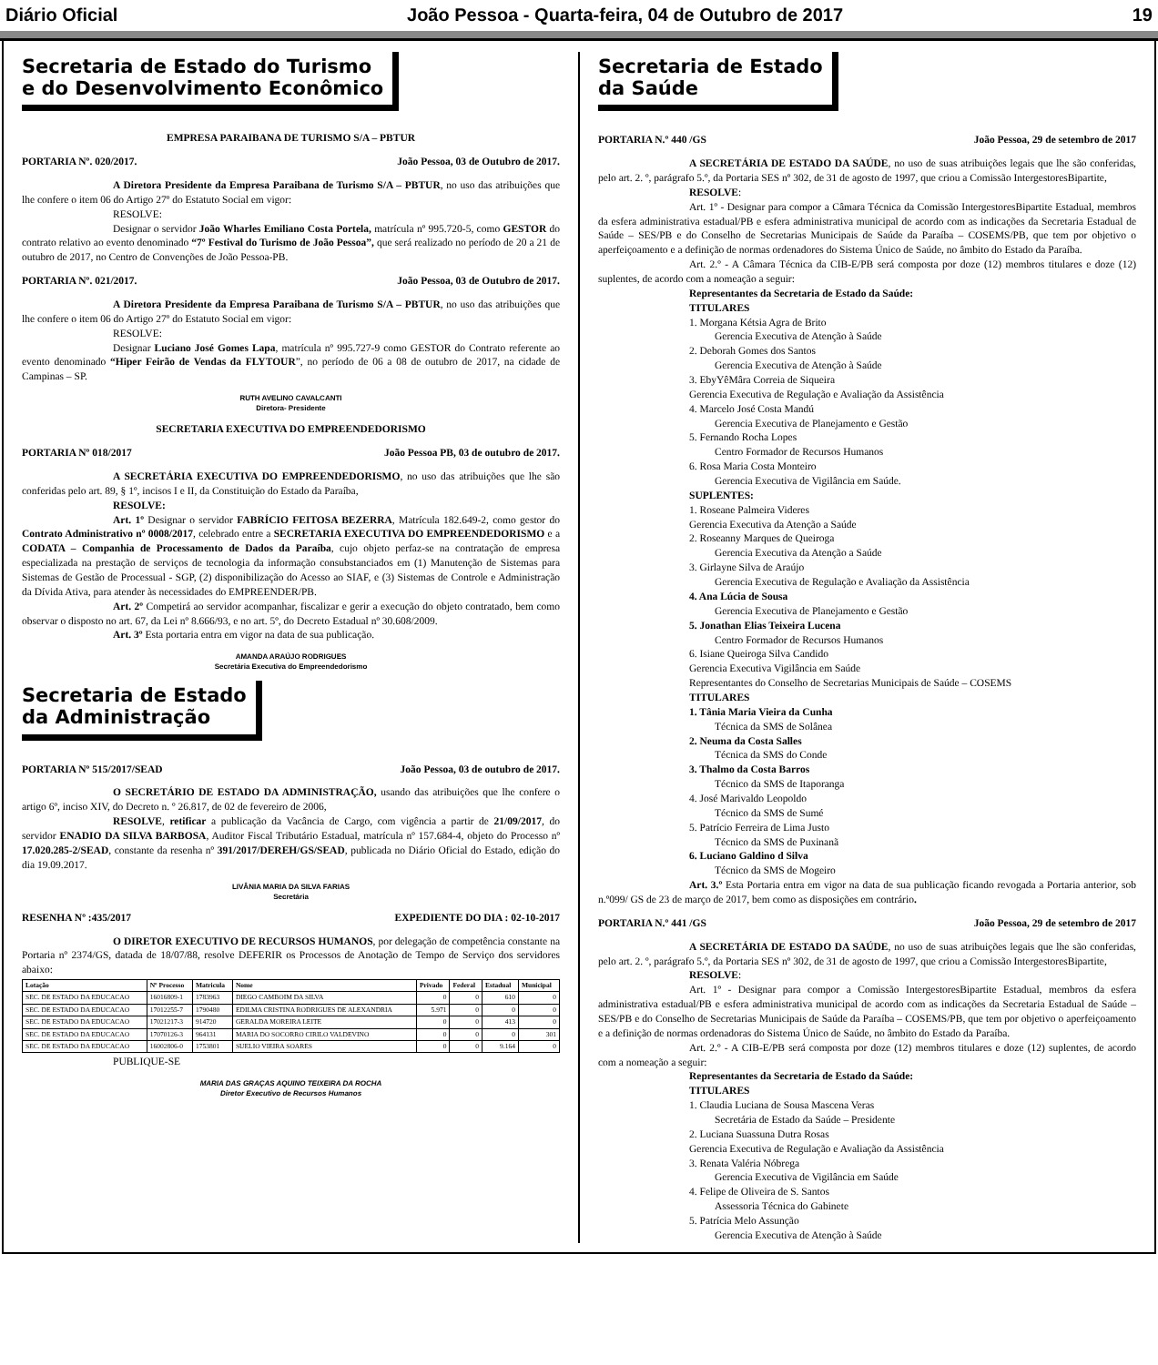Diário Oficial João Pessoa - Quarta-feira, 04 de Outubro de 2017 19
Secretaria de Estado do Turismo
e do Desenvolvimento Econômico
EMPRESA PARAIBANA DE TURISMO S/A – PBTUR
PORTARIA Nº. 020/2017. João Pessoa, 03 de Outubro de 2017.
A Diretora Presidente da Empresa Paraibana de Turismo S/A – PBTUR, no uso das atribuições que lhe confere o item 06 do Artigo 27º do Estatuto Social em vigor:
RESOLVE:
Designar o servidor João Wharles Emiliano Costa Portela, matrícula nº 995.720-5, como GESTOR do contrato relativo ao evento denominado “7º Festival do Turismo de João Pessoa”, que será realizado no período de 20 a 21 de outubro de 2017, no Centro de Convenções de João Pessoa-PB.
PORTARIA Nº. 021/2017. João Pessoa, 03 de Outubro de 2017.
A Diretora Presidente da Empresa Paraibana de Turismo S/A – PBTUR, no uso das atribuições que lhe confere o item 06 do Artigo 27º do Estatuto Social em vigor:
RESOLVE:
Designar Luciano José Gomes Lapa, matrícula nº 995.727-9 como GESTOR do Contrato referente ao evento denominado “Hiper Feirão de Vendas da FLYTOUR”, no período de 06 a 08 de outubro de 2017, na cidade de Campinas – SP.
RUTH AVELINO CAVALCANTI
Diretora- Presidente
SECRETARIA EXECUTIVA DO EMPREENDEDORISMO
PORTARIA Nº 018/2017 João Pessoa PB, 03 de outubro de 2017.
A SECRETÁRIA EXECUTIVA DO EMPREENDEDORISMO, no uso das atribuições que lhe são conferidas pelo art. 89, § 1º, incisos I e II, da Constituição do Estado da Paraíba,
RESOLVE:
Art. 1º Designar o servidor FABRÍCIO FEITOSA BEZERRA, Matrícula 182.649-2, como gestor do Contrato Administrativo nº 0008/2017, celebrado entre a SECRETARIA EXECUTIVA DO EMPREENDEDORISMO e a CODATA – Companhia de Processamento de Dados da Paraíba, cujo objeto perfaz-se na contratação de empresa especializada na prestação de serviços de tecnologia da informação consubstanciados em (1) Manutenção de Sistemas para Sistemas de Gestão de Processual - SGP, (2) disponibilização do Acesso ao SIAF, e (3) Sistemas de Controle e Administração da Dívida Ativa, para atender às necessidades do EMPREENDER/PB.
Art. 2º Competirá ao servidor acompanhar, fiscalizar e gerir a execução do objeto contratado, bem como observar o disposto no art. 67, da Lei nº 8.666/93, e no art. 5º, do Decreto Estadual nº 30.608/2009.
Art. 3º Esta portaria entra em vigor na data de sua publicação.
AMANDA ARAÚJO RODRIGUES
Secretária Executiva do Empreendedorismo
Secretaria de Estado
da Administração
PORTARIA Nº 515/2017/SEAD João Pessoa, 03 de outubro de 2017.
O SECRETÁRIO DE ESTADO DA ADMINISTRAÇÃO, usando das atribuições que lhe confere o artigo 6º, inciso XIV, do Decreto n. º 26.817, de 02 de fevereiro de 2006,
RESOLVE, retificar a publicação da Vacância de Cargo, com vigência a partir de 21/09/2017, do servidor ENADIO DA SILVA BARBOSA, Auditor Fiscal Tributário Estadual, matrícula nº 157.684-4, objeto do Processo nº 17.020.285-2/SEAD, constante da resenha nº 391/2017/DEREH/GS/SEAD, publicada no Diário Oficial do Estado, edição do dia 19.09.2017.
LIVÂNIA MARIA DA SILVA FARIAS
Secretária
RESENHA Nº :435/2017 EXPEDIENTE DO DIA : 02-10-2017
O DIRETOR EXECUTIVO DE RECURSOS HUMANOS, por delegação de competência constante na Portaria nº 2374/GS, datada de 18/07/88, resolve DEFERIR os Processos de Anotação de Tempo de Serviço dos servidores abaixo:
| Lotação | Nº Processo | Matricula | Nome | Privado | Federal | Estadual | Municipal |
| --- | --- | --- | --- | --- | --- | --- | --- |
| SEC. DE ESTADO DA EDUCACAO | 16016809-1 | 1783963 | DIEGO CAMBOIM DA SILVA | 0 | 0 | 610 | 0 |
| SEC. DE ESTADO DA EDUCACAO | 17012255-7 | 1790480 | EDILMA CRISTINA RODRIGUES DE ALEXANDRIA | 5.971 | 0 | 0 | 0 |
| SEC. DE ESTADO DA EDUCACAO | 17021217-3 | 914720 | GERALDA MOREIRA LEITE | 0 | 0 | 413 | 0 |
| SEC. DE ESTADO DA EDUCACAO | 17070126-3 | 964131 | MARIA DO SOCORRO CIRILO VALDEVINO | 0 | 0 | 0 | 301 |
| SEC. DE ESTADO DA EDUCACAO | 16002806-0 | 1753801 | SUELIO VIEIRA SOARES | 0 | 0 | 9.164 | 0 |
PUBLIQUE-SE
MARIA DAS GRAÇAS AQUINO TEIXEIRA DA ROCHA
Diretor Executivo de Recursos Humanos
Secretaria de Estado
da Saúde
PORTARIA N.º 440 /GS João Pessoa, 29 de setembro de 2017
A SECRETÁRIA DE ESTADO DA SAÚDE, no uso de suas atribuições legais que lhe são conferidas, pelo art. 2. º, parágrafo 5.º, da Portaria SES nº 302, de 31 de agosto de 1997, que criou a Comissão IntergestoresBipartite,
RESOLVE:
Art. 1º - Designar para compor a Câmara Técnica da Comissão IntergestoresBipartite Estadual, membros da esfera administrativa estadual/PB e esfera administrativa municipal de acordo com as indicações da Secretaria Estadual de Saúde – SES/PB e do Conselho de Secretarias Municipais de Saúde da Paraíba – COSEMS/PB, que tem por objetivo o aperfeiçoamento e a definição de normas ordenadores do Sistema Único de Saúde, no âmbito do Estado da Paraíba.
Art. 2.º - A Câmara Técnica da CIB-E/PB será composta por doze (12) membros titulares e doze (12) suplentes, de acordo com a nomeação a seguir:
Representantes da Secretaria de Estado da Saúde:
TITULARES
1. Morgana Kétsia Agra de Brito
Gerencia Executiva de Atenção à Saúde
2. Deborah Gomes dos Santos
Gerencia Executiva de Atenção à Saúde
3. EbyYêMâra Correia de Siqueira
Gerencia Executiva de Regulação e Avaliação da Assistência
4. Marcelo José Costa Mandú
Gerencia Executiva de Planejamento e Gestão
5. Fernando Rocha Lopes
Centro Formador de Recursos Humanos
6. Rosa Maria Costa Monteiro
Gerencia Executiva de Vigilância em Saúde.
SUPLENTES:
1. Roseane Palmeira Videres
Gerencia Executiva da Atenção a Saúde
2. Roseanny Marques de Queiroga
Gerencia Executiva da Atenção a Saúde
3. Girlayne Silva de Araújo
Gerencia Executiva de Regulação e Avaliação da Assistência
4. Ana Lúcia de Sousa
Gerencia Executiva de Planejamento e Gestão
5. Jonathan Elias Teixeira Lucena
Centro Formador de Recursos Humanos
6. Isiane Queiroga Silva Candido
Gerencia Executiva Vigilância em Saúde
Representantes do Conselho de Secretarias Municipais de Saúde – COSEMS
TITULARES
1. Tânia Maria Vieira da Cunha
Técnica da SMS de Solânea
2. Neuma da Costa Salles
Técnica da SMS do Conde
3. Thalmo da Costa Barros
Técnico da SMS de Itaporanga
4. José Marivaldo Leopoldo
Técnico da SMS de Sumé
5. Patrício Ferreira de Lima Justo
Técnico da SMS de Puxinanã
6. Luciano Galdino d Silva
Técnico da SMS de Mogeiro
Art. 3.º Esta Portaria entra em vigor na data de sua publicação ficando revogada a Portaria anterior, sob n.º099/ GS de 23 de março de 2017, bem como as disposições em contrário.
PORTARIA N.º 441 /GS João Pessoa, 29 de setembro de 2017
A SECRETÁRIA DE ESTADO DA SAÚDE, no uso de suas atribuições legais que lhe são conferidas, pelo art. 2. º, parágrafo 5.º, da Portaria SES nº 302, de 31 de agosto de 1997, que criou a Comissão IntergestoresBipartite,
RESOLVE:
Art. 1º - Designar para compor a Comissão IntergestoresBipartite Estadual, membros da esfera administrativa estadual/PB e esfera administrativa municipal de acordo com as indicações da Secretaria Estadual de Saúde – SES/PB e do Conselho de Secretarias Municipais de Saúde da Paraíba – COSEMS/PB, que tem por objetivo o aperfeiçoamento e a definição de normas ordenadoras do Sistema Único de Saúde, no âmbito do Estado da Paraíba.
Art. 2.º - A CIB-E/PB será composta por doze (12) membros titulares e doze (12) suplentes, de acordo com a nomeação a seguir:
Representantes da Secretaria de Estado da Saúde:
TITULARES
1. Claudia Luciana de Sousa Mascena Veras
Secretária de Estado da Saúde – Presidente
2. Luciana Suassuna Dutra Rosas
Gerencia Executiva de Regulação e Avaliação da Assistência
3. Renata Valéria Nóbrega
Gerencia Executiva de Vigilância em Saúde
4. Felipe de Oliveira de S. Santos
Assessoria Técnica do Gabinete
5. Patrícia Melo Assunção
Gerencia Executiva de Atenção à Saúde